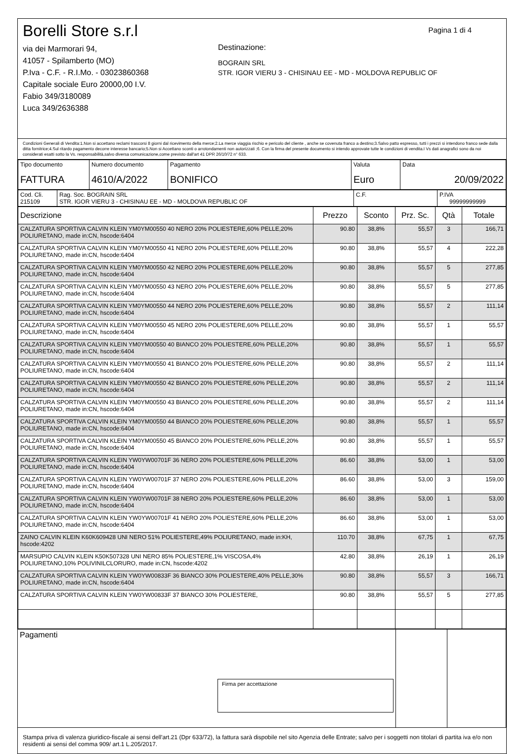Borelli Store s.r.l
via dei Marmorari 94,
41057 - Spilamberto (MO)
P.Iva - C.F. - R.I.Mo. - 03023860368
Capitale sociale Euro 20000,00 I.V.
Fabio 349/3180089
Luca 349/2636388
Pagina 1 di 4
Destinazione:
BOGRAIN SRL
STR. IGOR VIERU 3 - CHISINAU EE - MD - MOLDOVA REPUBLIC OF
Condizioni Generali di Vendita:1.Non si accettano reclami trascorsi 8 giorni dal ricevimento della merce;2.La merce viaggia rischio e pericolo del cliente , anche se covenuta franco a destino;3.Salvo patto espresso, tutti i prezzi si intendono franco sede dalla ditta fornitrice;4.Sul ritardo pagamento decorre interesse bancario;5.Non si Accettano sconti o arrotondamenti non autorizzati ;6. Con la firma del presente documento si intendo approvate tutte le condizioni di vendita.I Vs dati anagrafici sono da noi considerati esatti sotto la Vs. responsabilità,salvo diversa comunicazione,come previsto dall'art 41 DPR 26/10/72 n° 633.
| Tipo documento FATTURA | Numero documento 4610/A/2022 | Pagamento BONIFICO | Valuta Euro | Data 20/09/2022 |
| Cod. Cli. 215109 | Rag. Soc. BOGRAIN SRL STR. IGOR VIERU 3 - CHISINAU EE - MD - MOLDOVA REPUBLIC OF | C.F. | P.IVA 99999999999 |
| Descrizione | Prezzo | Sconto | Prz. Sc. | Qtà | Totale |
| --- | --- | --- | --- | --- | --- |
| CALZATURA SPORTIVA CALVIN KLEIN YM0YM00550 40 NERO 20% POLIESTERE,60% PELLE,20% POLIURETANO, made in:CN, hscode:6404 | 90.80 | 38,8% | 55,57 | 3 | 166,71 |
| CALZATURA SPORTIVA CALVIN KLEIN YM0YM00550 41 NERO 20% POLIESTERE,60% PELLE,20% POLIURETANO, made in:CN, hscode:6404 | 90.80 | 38,8% | 55,57 | 4 | 222,28 |
| CALZATURA SPORTIVA CALVIN KLEIN YM0YM00550 42 NERO 20% POLIESTERE,60% PELLE,20% POLIURETANO, made in:CN, hscode:6404 | 90.80 | 38,8% | 55,57 | 5 | 277,85 |
| CALZATURA SPORTIVA CALVIN KLEIN YM0YM00550 43 NERO 20% POLIESTERE,60% PELLE,20% POLIURETANO, made in:CN, hscode:6404 | 90.80 | 38,8% | 55,57 | 5 | 277,85 |
| CALZATURA SPORTIVA CALVIN KLEIN YM0YM00550 44 NERO 20% POLIESTERE,60% PELLE,20% POLIURETANO, made in:CN, hscode:6404 | 90.80 | 38,8% | 55,57 | 2 | 111,14 |
| CALZATURA SPORTIVA CALVIN KLEIN YM0YM00550 45 NERO 20% POLIESTERE,60% PELLE,20% POLIURETANO, made in:CN, hscode:6404 | 90.80 | 38,8% | 55,57 | 1 | 55,57 |
| CALZATURA SPORTIVA CALVIN KLEIN YM0YM00550 40 BIANCO 20% POLIESTERE,60% PELLE,20% POLIURETANO, made in:CN, hscode:6404 | 90.80 | 38,8% | 55,57 | 1 | 55,57 |
| CALZATURA SPORTIVA CALVIN KLEIN YM0YM00550 41 BIANCO 20% POLIESTERE,60% PELLE,20% POLIURETANO, made in:CN, hscode:6404 | 90.80 | 38,8% | 55,57 | 2 | 111,14 |
| CALZATURA SPORTIVA CALVIN KLEIN YM0YM00550 42 BIANCO 20% POLIESTERE,60% PELLE,20% POLIURETANO, made in:CN, hscode:6404 | 90.80 | 38,8% | 55,57 | 2 | 111,14 |
| CALZATURA SPORTIVA CALVIN KLEIN YM0YM00550 43 BIANCO 20% POLIESTERE,60% PELLE,20% POLIURETANO, made in:CN, hscode:6404 | 90.80 | 38,8% | 55,57 | 2 | 111,14 |
| CALZATURA SPORTIVA CALVIN KLEIN YM0YM00550 44 BIANCO 20% POLIESTERE,60% PELLE,20% POLIURETANO, made in:CN, hscode:6404 | 90.80 | 38,8% | 55,57 | 1 | 55,57 |
| CALZATURA SPORTIVA CALVIN KLEIN YM0YM00550 45 BIANCO 20% POLIESTERE,60% PELLE,20% POLIURETANO, made in:CN, hscode:6404 | 90.80 | 38,8% | 55,57 | 1 | 55,57 |
| CALZATURA SPORTIVA CALVIN KLEIN YW0YW00701F 36 NERO 20% POLIESTERE,60% PELLE,20% POLIURETANO, made in:CN, hscode:6404 | 86.60 | 38,8% | 53,00 | 1 | 53,00 |
| CALZATURA SPORTIVA CALVIN KLEIN YW0YW00701F 37 NERO 20% POLIESTERE,60% PELLE,20% POLIURETANO, made in:CN, hscode:6404 | 86.60 | 38,8% | 53,00 | 3 | 159,00 |
| CALZATURA SPORTIVA CALVIN KLEIN YW0YW00701F 38 NERO 20% POLIESTERE,60% PELLE,20% POLIURETANO, made in:CN, hscode:6404 | 86.60 | 38,8% | 53,00 | 1 | 53,00 |
| CALZATURA SPORTIVA CALVIN KLEIN YW0YW00701F 41 NERO 20% POLIESTERE,60% PELLE,20% POLIURETANO, made in:CN, hscode:6404 | 86.60 | 38,8% | 53,00 | 1 | 53,00 |
| ZAINO CALVIN KLEIN K60K609428 UNI NERO 51% POLIESTERE,49% POLIURETANO, made in:KH, hscode:4202 | 110.70 | 38,8% | 67,75 | 1 | 67,75 |
| MARSUPIO CALVIN KLEIN K50K507328 UNI NERO 85% POLIESTERE,1% VISCOSA,4% POLIURETANO,10% POLIVINILCLORURO, made in:CN, hscode:4202 | 42.80 | 38,8% | 26,19 | 1 | 26,19 |
| CALZATURA SPORTIVA CALVIN KLEIN YW0YW00833F 36 BIANCO 30% POLIESTERE,40% PELLE,30% POLIURETANO, made in:CN, hscode:6404 | 90.80 | 38,8% | 55,57 | 3 | 166,71 |
| CALZATURA SPORTIVA CALVIN KLEIN YW0YW00833F 37 BIANCO 30% POLIESTERE, | 90.80 | 38,8% | 55,57 | 5 | 277,85 |
| Pagamenti Firma per accettazione | | |
Stampa priva di valenza giuridico-fiscale ai sensi dell'art.21 (Dpr 633/72), la fattura sarà dispobile nel sito Agenzia delle Entrate; salvo per i soggetti non titolari di partita iva e/o non residenti ai sensi del comma 909/ art.1 L.205/2017.